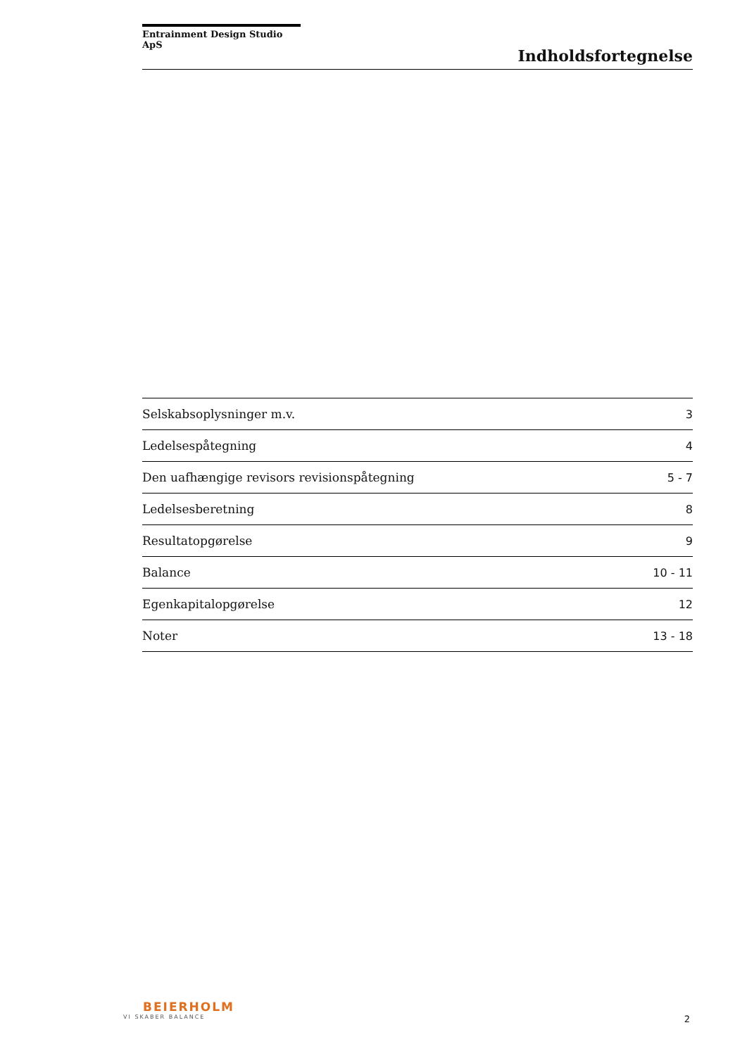Entrainment Design Studio ApS
Indholdsfortegnelse
| Selskabsoplysninger m.v. | 3 |
| Ledelsespåtegning | 4 |
| Den uafhængige revisors revisionspåtegning | 5 - 7 |
| Ledelsesberetning | 8 |
| Resultatopgørelse | 9 |
| Balance | 10 - 11 |
| Egenkapitalopgørelse | 12 |
| Noter | 13 - 18 |
BEIERHOLM
VI SKABER BALANCE
2